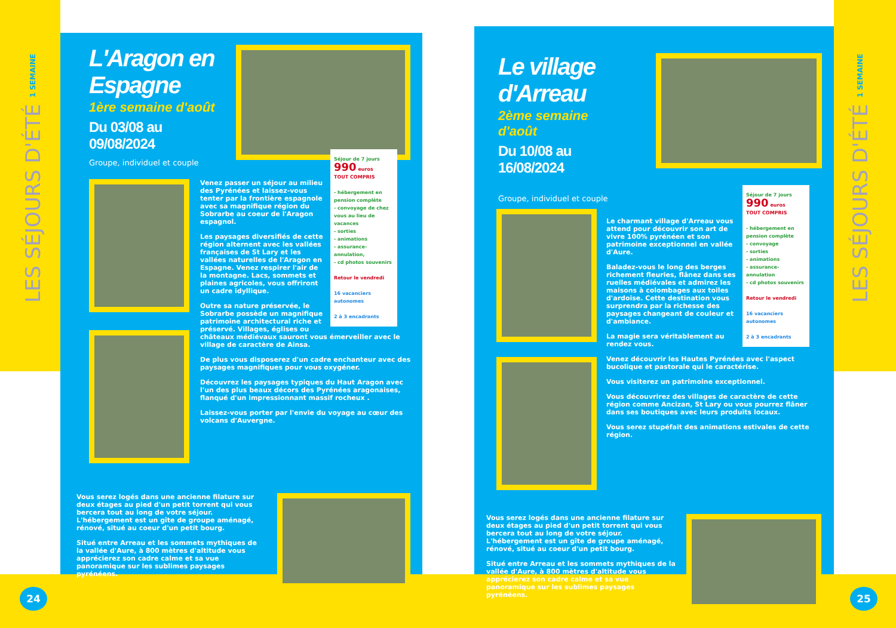LES SÉJOURS D'ÉTÉ 1 SEMAINE
LES SÉJOURS D'ÉTÉ 1 SEMAINE
L'Aragon en Espagne
1ère semaine d'août
Du 03/08 au 09/08/2024
Groupe, individuel et couple
Séjour de 7 jours
990 euros
TOUT COMPRIS
- hébergement en pension complète
- convoyage de chez vous au lieu de vacances
- sorties
- animations
- assurance-annulation,
- cd photos souvenirs
Retour le vendredi
16 vacanciers autonomes
2 à 3 encadrants
Venez passer un séjour au milieu des Pyrénées et laissez-vous tenter par la frontière espagnole avec sa magnifique région du Sobrarbe au coeur de l'Aragon espagnol.
Les paysages diversifiés de cette région alternent avec les vallées françaises de St Lary et les vallées naturelles de l'Aragon en Espagne. Venez respirer l'air de la montagne. Lacs, sommets et plaines agricoles, vous offriront un cadre idyllique.
Outre sa nature préservée, le Sobrarbe possède un magnifique patrimoine architectural riche et préservé. Villages, églises ou châteaux médiévaux sauront vous émerveiller avec le village de caractère de Ainsa.
De plus vous disposerez d'un cadre enchanteur avec des paysages magnifiques pour vous oxygéner.
Découvrez les paysages typiques du Haut Aragon avec l'un des plus beaux décors des Pyrénées aragonaises, flanqué d'un impressionnant massif rocheux .
Laissez-vous porter par l'envie du voyage au cœur des volcans d'Auvergne.
Vous serez logés dans une ancienne filature sur deux étages au pied d'un petit torrent qui vous bercera tout au long de votre séjour. L'hébergement est un gîte de groupe aménagé, rénové, situé au coeur d'un petit bourg.
Situé entre Arreau et les sommets mythiques de la vallée d'Aure, à 800 mètres d'altitude vous apprécierez son cadre calme et sa vue panoramique sur les sublimes paysages pyrénéens.
Le village d'Arreau
2ème semaine d'août
Du 10/08 au 16/08/2024
Groupe, individuel et couple
Séjour de 7 jours
990 euros
TOUT COMPRIS
- hébergement en pension complète
- convoyage
- sorties
- animations
- assurance-annulation
- cd photos souvenirs
Retour le vendredi
16 vacanciers autonomes
2 à 3 encadrants
Le charmant village d'Arreau vous attend pour découvrir son art de vivre 100% pyrénéen et son patrimoine exceptionnel en vallée d'Aure.
Baladez-vous le long des berges richement fleuries, flânez dans ses ruelles médiévales et admirez les maisons à colombages aux toiles d'ardoise. Cette destination vous surprendra par la richesse des paysages changeant de couleur et d'ambiance.
La magie sera véritablement au rendez vous.
Venez découvrir les Hautes Pyrénées avec l'aspect bucolique et pastorale qui le caractérise.
Vous visiterez un patrimoine exceptionnel.
Vous découvrirez des villages de caractère de cette région comme Ancizan, St Lary ou vous pourrez flâner dans ses boutiques avec leurs produits locaux.
Vous serez stupéfait des animations estivales de cette région.
Vous serez logés dans une ancienne filature sur deux étages au pied d'un petit torrent qui vous bercera tout au long de votre séjour. L'hébergement est un gîte de groupe aménagé, rénové, situé au coeur d'un petit bourg.
Situé entre Arreau et les sommets mythiques de la vallée d'Aure, à 800 mètres d'altitude vous apprécierez son cadre calme et sa vue panoramique sur les sublimes paysages pyrénéens.
24 25